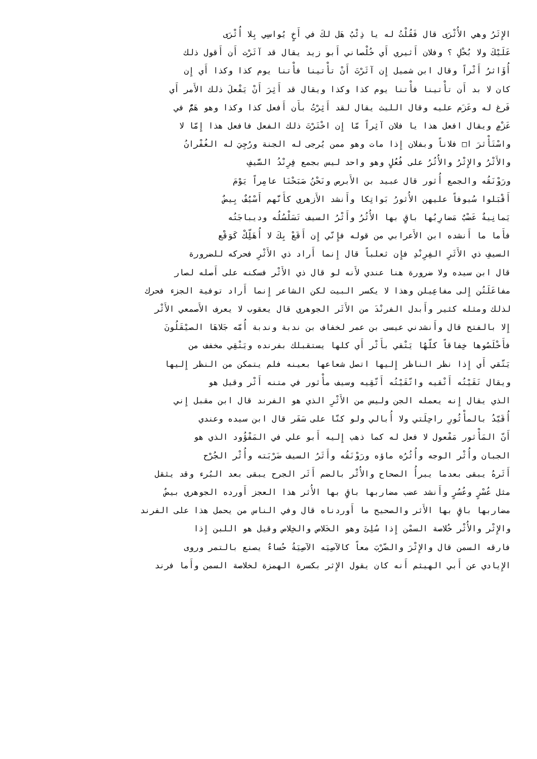الإِثَرُ وهي الأُثْرَى قال فَقُلْتُ له يا ذِئْبُ هَل لكَ في أَخٍ يُواسِي بِلا أُثْرَى
عَلَيْكَ ولا بُخْلِ ؟ وفلان أَثيري أَي خُلْصاني أَبو زيد يقال قد آثَرْت أَن أَقول ذلك
أُؤَاثرُ أَثْراً وقال ابن شميل إِن آثَرْتَ أَنْ تأْتينا فأْتنا يوم كذا وكذا أَي إِن
كان لا بد أَن تأْتينا فأْتنا يوم كذا وكذا ويقال قد أَثِرَ أَنْ يَفْعلَ ذلك الأَمر أَي
فَرغ له وعَزَم عليه وقال الليث يقال لقد أَثِرْتُ بأَن أَفعل كذا وكذا وهو هَمٌّ في
عَزْمٍ ويقال افعل هذا يا فلان آثِراً مّا إِن اخْتَرْتَ ذلك الفعل فافعل هذا إِمّا لا
واسْتَأْثرَ ا□ فلاناً وبفلان إِذا مات وهو ممن يُرجى له الجنة ورُجِيَ له الغُفْرانُ
والأَثْرُ والإِثْرُ والأُثُرُ على فُعُلٍ وهو واحد ليس بجمع فِرِنْدُ السَّيفِ
ورَوْنَقُه والجمع أُثور قال عبيد بن الأَبرص ونَحْنُ صَبَحْنَا عامِراً يَوْمَ
أَقْبَلوا سُيوفاً عليهن الأُثورُ بَواتِكا وأَنشد الأَزهري كأَنَّهم أَسْيُفٌ بِيضٌ
يَمانِيةٌ عَضْبٌ مَضارِبُها باقٍ بها الأُثُرُ وأَثْرُ السيف تَسَلْسُلُه وديباجَتُه
فأَما ما أَنشده ابن الأَعرابي من قوله فإِنّي إِن أَقَعْ بِكَ لا أُهَلِّكْ كَوَقْع
السيفِ ذي الأَثَرِ الفِرِنْدِ فإِن ثعلباً قال إِنما أَراد ذي الأَثْرِ فحركه للضرورة
قال ابن سيده ولا ضرورة هنا عندي لأَنه لو قال ذي الأَثْر فسكنه على أَصله لصار
مفاعَلَتُن إِلى مفاعِيلن وهذا لا يكسر البيت لكن الشاعر إِنما أَراد توفية الجزء فحرك
لذلك ومثله كثير وأَبدل الفرنْدَ من الأَثَر الجوهري قال يعقوب لا يعرف الأَصمعي الأَثْر
إِلا بالفتح قال وأَنشدني عيسى بن عمر لخفاف بن ندبة وندبة أُمّه جَلاهَا الصيْقَلُونَ
فأَخْلَصُوها خِفاقاً كلّهُا يَتْقي بأَثْر أَي كلها يستقبلك بفرنده ويَتْقِي مخفف من
يَتّقي أَي إِذا نظر الناظر إِليها اتصل شعاعها بعينه فلم يتمكن من النظر إِليها
ويقال تَقَيْتُه أَتْقيه واتّقَيْتُه أَتّقِيه وسيف مأْثور في متنه أَثْر وقيل هو
الذي يقال إِنه يعمله الجن وليس من الأَثْرِ الذي هو الفرند قال ابن مقبل إِني
أُقَيّدُ بالمأْثُورِ راحِلَتي ولا أُبالي ولو كنّا على سَفَر قال ابن سيده وعندي
أَنّ المَأْثور مَفْعول لا فعل له كما ذهب إِليه أَبو علي في المَفْؤُود الذي هو
الجبان وأُثْر الوجه وأُثُرُه ماؤه ورَوْنَقُه وأَثَرُ السيف ضَرْبَته وأُثْر الجُرْح
أَثَرهُ يبقى بعدما يبرأُ الصحاح والأُثْر بالضم أَثَر الجرح يبقى بعد البُرء وقد يثقل
مثل عُسْرٍ وعُسُرٍ وأَنشد عضب مضاربها باقٍ بها الأُثر هذا العجز أَورده الجوهري بيضٌ
مضاربها باقٍ بها الأَثر والصحيح ما أَوردناه قال وفي الناس من يحمل هذا على الفرند
والإِثْر والأُثْر خُلاصة السمْن إِذا سُلِئَ وهو الخَلاص والخِلاص وقيل هو اللبن إِذا
فارقه السمن قال والإِثْرَ والضّرْبَ معاً كالآصِيَه الآصِيَةُ حُساءٌ يصنع بالتمر وروى
الإِيادي عن أَبي الهيثم أَنه كان يقول الإِثر بكسرة الهمزة لخلاصة السمن وأَما فرند